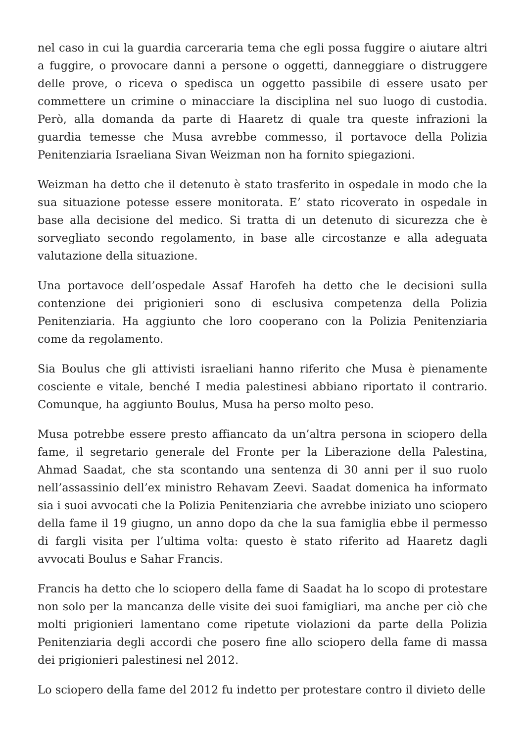nel caso in cui la guardia carceraria tema che egli possa fuggire o aiutare altri a fuggire, o provocare danni a persone o oggetti, danneggiare o distruggere delle prove, o riceva o spedisca un oggetto passibile di essere usato per commettere un crimine o minacciare la disciplina nel suo luogo di custodia. Però, alla domanda da parte di Haaretz di quale tra queste infrazioni la guardia temesse che Musa avrebbe commesso, il portavoce della Polizia Penitenziaria Israeliana Sivan Weizman non ha fornito spiegazioni.
Weizman ha detto che il detenuto è stato trasferito in ospedale in modo che la sua situazione potesse essere monitorata. E’ stato ricoverato in ospedale in base alla decisione del medico. Si tratta di un detenuto di sicurezza che è sorvegliato secondo regolamento, in base alle circostanze e alla adeguata valutazione della situazione.
Una portavoce dell’ospedale Assaf Harofeh ha detto che le decisioni sulla contenzione dei prigionieri sono di esclusiva competenza della Polizia Penitenziaria. Ha aggiunto che loro cooperano con la Polizia Penitenziaria come da regolamento.
Sia Boulus che gli attivisti israeliani hanno riferito che Musa è pienamente cosciente e vitale, benché I media palestinesi abbiano riportato il contrario. Comunque, ha aggiunto Boulus, Musa ha perso molto peso.
Musa potrebbe essere presto affiancato da un’altra persona in sciopero della fame, il segretario generale del Fronte per la Liberazione della Palestina, Ahmad Saadat, che sta scontando una sentenza di 30 anni per il suo ruolo nell’assassinio dell’ex ministro Rehavam Zeevi. Saadat domenica ha informato sia i suoi avvocati che la Polizia Penitenziaria che avrebbe iniziato uno sciopero della fame il 19 giugno, un anno dopo da che la sua famiglia ebbe il permesso di fargli visita per l’ultima volta: questo è stato riferito ad Haaretz dagli avvocati Boulus e Sahar Francis.
Francis ha detto che lo sciopero della fame di Saadat ha lo scopo di protestare non solo per la mancanza delle visite dei suoi famigliari, ma anche per ciò che molti prigionieri lamentano come ripetute violazioni da parte della Polizia Penitenziaria degli accordi che posero fine allo sciopero della fame di massa dei prigionieri palestinesi nel 2012.
Lo sciopero della fame del 2012 fu indetto per protestare contro il divieto delle